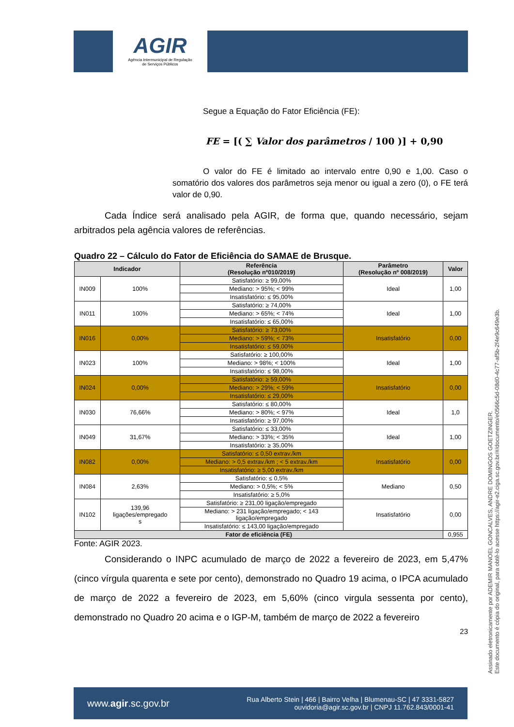AGIR
Agência Intermunicipal de Regulação
de Serviços Públicos
Segue a Equação do Fator Eficiência (FE):
FE = [( ∑ Valor dos parâmetros / 100 )] + 0,90
O valor do FE é limitado ao intervalo entre 0,90 e 1,00. Caso o somatório dos valores dos parâmetros seja menor ou igual a zero (0), o FE terá valor de 0,90.
Cada Índice será analisado pela AGIR, de forma que, quando necessário, sejam arbitrados pela agência valores de referências.
Quadro 22 – Cálculo do Fator de Eficiência do SAMAE de Brusque.
| Indicador | | Referência (Resolução nº010/2019) | Parâmetro (Resolução nº 008/2019) | Valor |
| --- | --- | --- | --- | --- |
| IN009 | 100% | Satisfatório: ≥ 99,00% | Ideal | 1,00 |
| | | Mediano: > 95%; < 99% | | |
| | | Insatisfatório: ≤ 95,00% | | |
| IN011 | 100% | Satisfatório: ≥ 74,00% | Ideal | 1,00 |
| | | Mediano: > 65%; < 74% | | |
| | | Insatisfatório: ≤ 65,00% | | |
| IN016 | 0,00% | Satisfatório: ≥ 73,00% | Insatisfatório | 0,00 |
| | | Mediano: > 59%; < 73% | | |
| | | Insatisfatório: ≤ 59,00% | | |
| IN023 | 100% | Satisfatório: ≥ 100,00% | Ideal | 1,00 |
| | | Mediano: > 98%; < 100% | | |
| | | Insatisfatório: ≤ 98,00% | | |
| IN024 | 0,00% | Satisfatório: ≥ 59,00% | Insatisfatório | 0,00 |
| | | Mediano: > 29%; < 59% | | |
| | | Insatisfatório: ≤ 29,00% | | |
| IN030 | 76,66% | Satisfatório: ≤ 80,00% | Ideal | 1,0 |
| | | Mediano: > 80%; < 97% | | |
| | | Insatisfatório: ≥ 97,00% | | |
| IN049 | 31,67% | Satisfatório: ≤ 33,00% | Ideal | 1,00 |
| | | Mediano: > 33%; < 35% | | |
| | | Insatisfatório: ≥ 35,00% | | |
| IN082 | 0,00% | Satisfatório: ≤ 0,50 extrav./km | Insatisfatório | 0,00 |
| | | Mediano: > 0,5 extrav./km ; < 5 extrav./km | | |
| | | Insatisfatório: ≥ 5,00 extrav./km | | |
| IN084 | 2,63% | Satisfatório: ≤ 0,5% | Mediano | 0,50 |
| | | Mediano: > 0,5%; < 5% | | |
| | | Insatisfatório: ≥ 5,0% | | |
| IN102 | 139,96 ligações/empregado s | Satisfatório: ≥ 231,00 ligação/empregado | Insatisfatório | 0,00 |
| | | Mediano: > 231 ligação/empregado; < 143 ligação/empregado | | |
| | | Insatisfatório: ≤ 143,00 ligação/empregado | | |
| Fator de eficiência (FE) | | | | 0,955 |
Fonte: AGIR 2023.
Considerando o INPC acumulado de março de 2022 a fevereiro de 2023, em 5,47% (cinco vírgula quarenta e sete por cento), demonstrado no Quadro 19 acima, o IPCA acumulado de março de 2022 a fevereiro de 2023, em 5,60% (cinco virgula sessenta por cento), demonstrado no Quadro 20 acima e o IGP-M, também de março de 2022 a fevereiro
23
Assinado eletronicamente por ADEMIR MANOEL GONCALVES, ANDRE DOMINGOS GOETZINGER.
Este documento é cópia do original, para obtê-lo acesse https://agir-e2.ciga.sc.gov.br/#/documento/e0566c5d-08d0-4c77-af5b-2f4e9c649e3b.
www.agir.sc.gov.br Rua Alberto Stein | 466 | Bairro Velha | Blumenau-SC | 47 3331-5827
ouvidoria@agir.sc.gov.br | CNPJ 11.762.843/0001-41